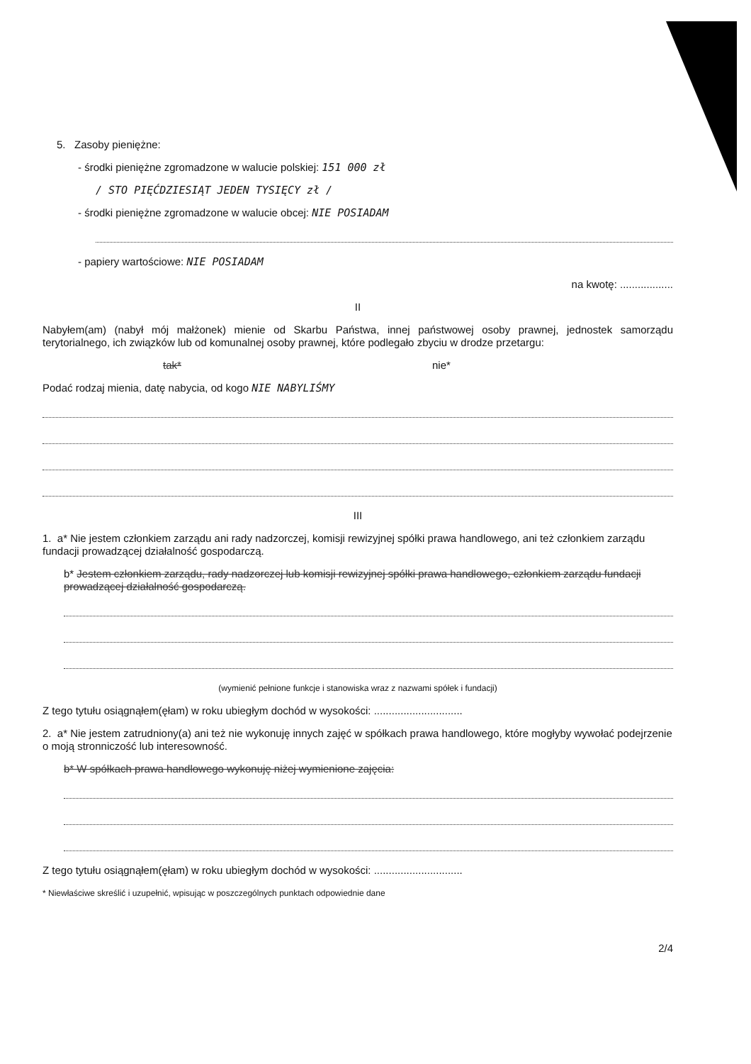5. Zasoby pieniężne:
- środki pieniężne zgromadzone w walucie polskiej: 151 000 zł
/ STO PIĘĆDZIESIĄT JEDEN TYSIĘCY zł /
- środki pieniężne zgromadzone w walucie obcej: NIE POSIADAM
- papiery wartościowe: NIE POSIADAM
na kwotę: ..................
II
Nabyłem(am) (nabył mój małżonek) mienie od Skarbu Państwa, innej państwowej osoby prawnej, jednostek samorządu terytorialnego, ich związków lub od komunalnej osoby prawnej, które podlegało zbyciu w drodze przetargu:
tak* nie*
Podać rodzaj mienia, datę nabycia, od kogo NIE NABYLIŚMY
III
1. a* Nie jestem członkiem zarządu ani rady nadzorczej, komisji rewizyjnej spółki prawa handlowego, ani też członkiem zarządu fundacji prowadzącej działalność gospodarczą.
b* Jestem członkiem zarządu, rady nadzorczej lub komisji rewizyjnej spółki prawa handlowego, członkiem zarządu fundacji prowadzącej działalność gospodarczą.
(wymienić pełnione funkcje i stanowiska wraz z nazwami spółek i fundacji)
Z tego tytułu osiągnąłem(ęłam) w roku ubiegłym dochód w wysokości: ..............................
2. a* Nie jestem zatrudniony(a) ani też nie wykonuję innych zajęć w spółkach prawa handlowego, które mogłyby wywołać podejrzenie o moją stronniczość lub interesowność.
b* W spółkach prawa handlowego wykonuję niżej wymienione zajęcia:
Z tego tytułu osiągnąłem(ęłam) w roku ubiegłym dochód w wysokości: ..............................
* Niewłaściwe skreślić i uzupełnić, wpisując w poszczególnych punktach odpowiednie dane
2/4